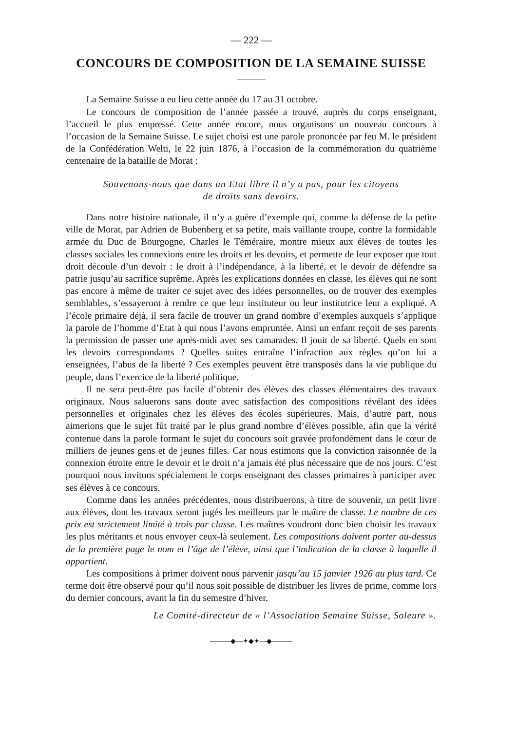— 222 —
CONCOURS DE COMPOSITION DE LA SEMAINE SUISSE
La Semaine Suisse a eu lieu cette année du 17 au 31 octobre.
Le concours de composition de l’année passée a trouvé, auprès du corps enseignant, l’accueil le plus empressé. Cette année encore, nous organisons un nouveau concours à l’occasion de la Semaine Suisse. Le sujet choisi est une parole prononcée par feu M. le président de la Confédération Welti, le 22 juin 1876, à l’occasion de la commémoration du quatrième centenaire de la bataille de Morat :
Souvenons-nous que dans un Etat libre il n’y a pas, pour les citoyens
de droits sans devoirs.
Dans notre histoire nationale, il n’y a guère d’exemple qui, comme la défense de la petite ville de Morat, par Adrien de Bubenberg et sa petite, mais vaillante troupe, contre la formidable armée du Duc de Bourgogne, Charles le Téméraire, montre mieux aux élèves de toutes les classes sociales les connexions entre les droits et les devoirs, et permette de leur exposer que tout droit découle d’un devoir : le droit à l’indépendance, à la liberté, et le devoir de défendre sa patrie jusqu’au sacrifice suprême. Après les explications données en classe, les élèves qui ne sont pas encore à même de traiter ce sujet avec des idées personnelles, ou de trouver des exemples semblables, s’essayeront à rendre ce que leur instituteur ou leur institutrice leur a expliqué. A l’école primaire déjà, il sera facile de trouver un grand nombre d’exemples auxquels s’applique la parole de l’homme d’Etat à qui nous l’avons empruntée. Ainsi un enfant reçoit de ses parents la permission de passer une après-midi avec ses camarades. Il jouit de sa liberté. Quels en sont les devoirs correspondants ? Quelles suites entraîne l’infraction aux règles qu’on lui a enseignées, l’abus de la liberté ? Ces exemples peuvent être transposés dans la vie publique du peuple, dans l’exercice de la liberté politique.
Il ne sera peut-être pas facile d’obtenir des élèves des classes élémentaires des travaux originaux. Nous saluerons sans doute avec satisfaction des compositions révélant des idées personnelles et originales chez les élèves des écoles supérieures. Mais, d’autre part, nous aimerions que le sujet fût traité par le plus grand nombre d’élèves possible, afin que la vérité contenue dans la parole formant le sujet du concours soit gravée profondément dans le cœur de milliers de jeunes gens et de jeunes filles. Car nous estimons que la conviction raisonnée de la connexion étroite entre le devoir et le droit n’a jamais été plus nécessaire que de nos jours. C’est pourquoi nous invitons spécialement le corps enseignant des classes primaires à participer avec ses élèves à ce concours.
Comme dans les années précédentes, nous distribuerons, à titre de souvenir, un petit livre aux élèves, dont les travaux seront jugés les meilleurs par le maître de classe. Le nombre de ces prix est strictement limité à trois par classe. Les maîtres voudront donc bien choisir les travaux les plus méritants et nous envoyer ceux-là seulement. Les compositions doivent porter au-dessus de la première page le nom et l’âge de l’élève, ainsi que l’indication de la classe à laquelle il appartient.
Les compositions à primer doivent nous parvenir jusqu’au 15 janvier 1926 au plus tard. Ce terme doit être observé pour qu’il nous soit possible de distribuer les livres de prime, comme lors du dernier concours, avant la fin du semestre d’hiver.
Le Comité-directeur de « l’Association Semaine Suisse, Soleure ».
———◆—✦◆✦—◆———